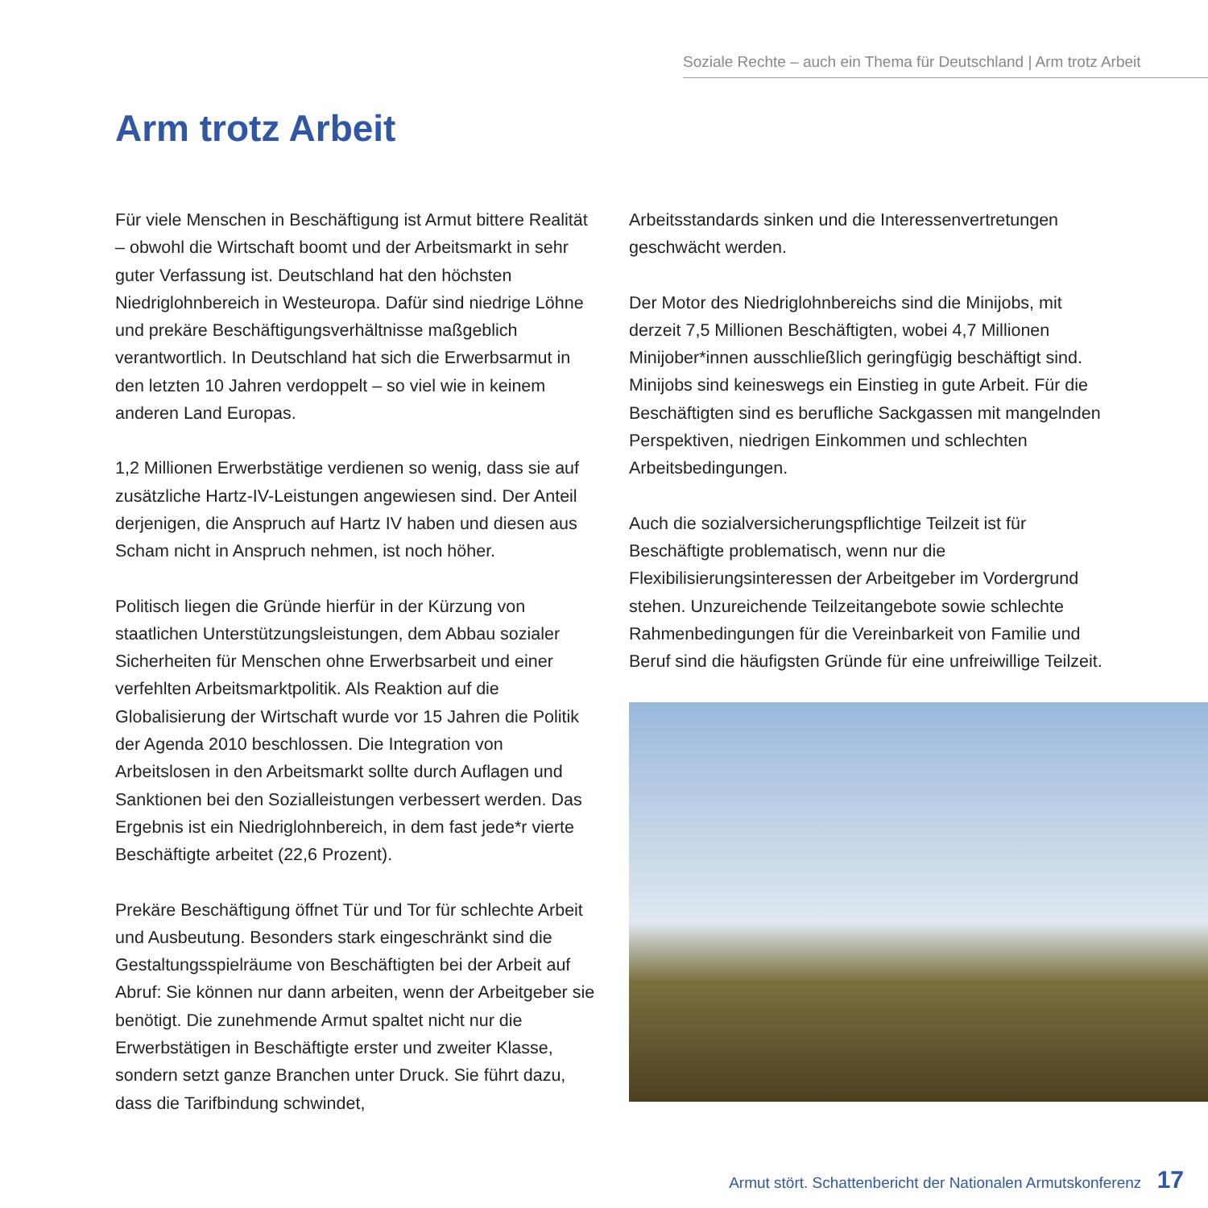Soziale Rechte – auch ein Thema für Deutschland | Arm trotz Arbeit
Arm trotz Arbeit
Für viele Menschen in Beschäftigung ist Armut bittere Realität – obwohl die Wirtschaft boomt und der Arbeitsmarkt in sehr guter Verfassung ist. Deutschland hat den höchsten Niedriglohnbereich in Westeuropa. Dafür sind niedrige Löhne und prekäre Beschäftigungsverhältnisse maßgeblich verantwortlich. In Deutschland hat sich die Erwerbsarmut in den letzten 10 Jahren verdoppelt – so viel wie in keinem anderen Land Europas.
1,2 Millionen Erwerbstätige verdienen so wenig, dass sie auf zusätzliche Hartz-IV-Leistungen angewiesen sind. Der Anteil derjenigen, die Anspruch auf Hartz IV haben und diesen aus Scham nicht in Anspruch nehmen, ist noch höher.
Politisch liegen die Gründe hierfür in der Kürzung von staatlichen Unterstützungsleistungen, dem Abbau sozialer Sicherheiten für Menschen ohne Erwerbsarbeit und einer verfehlten Arbeitsmarktpolitik. Als Reaktion auf die Globalisierung der Wirtschaft wurde vor 15 Jahren die Politik der Agenda 2010 beschlossen. Die Integration von Arbeitslosen in den Arbeitsmarkt sollte durch Auflagen und Sanktionen bei den Sozialleistungen verbessert werden. Das Ergebnis ist ein Niedriglohnbereich, in dem fast jede*r vierte Beschäftigte arbeitet (22,6 Prozent).
Prekäre Beschäftigung öffnet Tür und Tor für schlechte Arbeit und Ausbeutung. Besonders stark eingeschränkt sind die Gestaltungsspielräume von Beschäftigten bei der Arbeit auf Abruf: Sie können nur dann arbeiten, wenn der Arbeitgeber sie benötigt. Die zunehmende Armut spaltet nicht nur die Erwerbstätigen in Beschäftigte erster und zweiter Klasse, sondern setzt ganze Branchen unter Druck. Sie führt dazu, dass die Tarifbindung schwindet,
Arbeitsstandards sinken und die Interessenvertretungen geschwächt werden.
Der Motor des Niedriglohnbereichs sind die Minijobs, mit derzeit 7,5 Millionen Beschäftigten, wobei 4,7 Millionen Minijober*innen ausschließlich geringfügig beschäftigt sind. Minijobs sind keineswegs ein Einstieg in gute Arbeit. Für die Beschäftigten sind es berufliche Sackgassen mit mangelnden Perspektiven, niedrigen Einkommen und schlechten Arbeitsbedingungen.
Auch die sozialversicherungspflichtige Teilzeit ist für Beschäftigte problematisch, wenn nur die Flexibilisierungsinteressen der Arbeitgeber im Vordergrund stehen. Unzureichende Teilzeitangebote sowie schlechte Rahmenbedingungen für die Vereinbarkeit von Familie und Beruf sind die häufigsten Gründe für eine unfreiwillige Teilzeit.
Armut stört. Schattenbericht der Nationalen Armutskonferenz 17